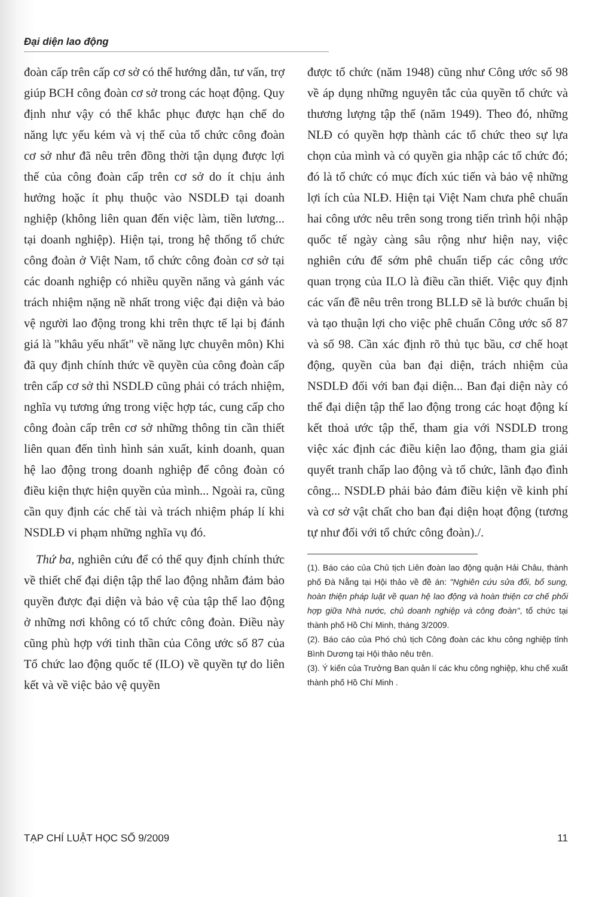Đại diện lao động
đoàn cấp trên cấp cơ sở có thể hướng dẫn, tư vấn, trợ giúp BCH công đoàn cơ sở trong các hoạt động. Quy định như vậy có thể khắc phục được hạn chế do năng lực yếu kém và vị thế của tổ chức công đoàn cơ sở như đã nêu trên đồng thời tận dụng được lợi thế của công đoàn cấp trên cơ sở do ít chịu ảnh hưởng hoặc ít phụ thuộc vào NSDLĐ tại doanh nghiệp (không liên quan đến việc làm, tiền lương... tại doanh nghiệp). Hiện tại, trong hệ thống tổ chức công đoàn ở Việt Nam, tổ chức công đoàn cơ sở tại các doanh nghiệp có nhiều quyền năng và gánh vác trách nhiệm nặng nề nhất trong việc đại diện và bảo vệ người lao động trong khi trên thực tế lại bị đánh giá là "khâu yếu nhất" về năng lực chuyên môn) Khi đã quy định chính thức về quyền của công đoàn cấp trên cấp cơ sở thì NSDLĐ cũng phải có trách nhiệm, nghĩa vụ tương ứng trong việc hợp tác, cung cấp cho công đoàn cấp trên cơ sở những thông tin cần thiết liên quan đến tình hình sản xuất, kinh doanh, quan hệ lao động trong doanh nghiệp để công đoàn có điều kiện thực hiện quyền của mình... Ngoài ra, cũng cần quy định các chế tài và trách nhiệm pháp lí khi NSDLĐ vi phạm những nghĩa vụ đó.
Thứ ba, nghiên cứu để có thể quy định chính thức về thiết chế đại diện tập thể lao động nhằm đảm bảo quyền được đại diện và bảo vệ của tập thể lao động ở những nơi không có tổ chức công đoàn. Điều này cũng phù hợp với tinh thần của Công ước số 87 của Tổ chức lao động quốc tế (ILO) về quyền tự do liên kết và về việc bảo vệ quyền
được tổ chức (năm 1948) cũng như Công ước số 98 về áp dụng những nguyên tắc của quyền tổ chức và thương lượng tập thể (năm 1949). Theo đó, những NLĐ có quyền hợp thành các tổ chức theo sự lựa chọn của mình và có quyền gia nhập các tổ chức đó; đó là tổ chức có mục đích xúc tiến và bảo vệ những lợi ích của NLĐ. Hiện tại Việt Nam chưa phê chuẩn hai công ước nêu trên song trong tiến trình hội nhập quốc tế ngày càng sâu rộng như hiện nay, việc nghiên cứu để sớm phê chuẩn tiếp các công ước quan trọng của ILO là điều cần thiết. Việc quy định các vấn đề nêu trên trong BLLĐ sẽ là bước chuẩn bị và tạo thuận lợi cho việc phê chuẩn Công ước số 87 và số 98. Cần xác định rõ thủ tục bầu, cơ chế hoạt động, quyền của ban đại diện, trách nhiệm của NSDLĐ đối với ban đại diện... Ban đại diện này có thể đại diện tập thể lao động trong các hoạt động kí kết thoả ước tập thể, tham gia với NSDLĐ trong việc xác định các điều kiện lao động, tham gia giải quyết tranh chấp lao động và tổ chức, lãnh đạo đình công... NSDLĐ phải bảo đảm điều kiện về kinh phí và cơ sở vật chất cho ban đại diện hoạt động (tương tự như đối với tổ chức công đoàn)./.
(1). Báo cáo của Chủ tịch Liên đoàn lao động quận Hải Châu, thành phố Đà Nẵng tại Hội thảo về đề án: "Nghiên cứu sửa đổi, bổ sung, hoàn thiện pháp luật về quan hệ lao động và hoàn thiện cơ chế phối hợp giữa Nhà nước, chủ doanh nghiệp và công đoàn", tổ chức tại thành phố Hồ Chí Minh, tháng 3/2009.
(2). Báo cáo của Phó chủ tịch Công đoàn các khu công nghiệp tỉnh Bình Dương tại Hội thảo nêu trên.
(3). Ý kiến của Trưởng Ban quản lí các khu công nghiệp, khu chế xuất thành phố Hồ Chí Minh .
TẠP CHÍ LUẬT HỌC SỐ 9/2009 11